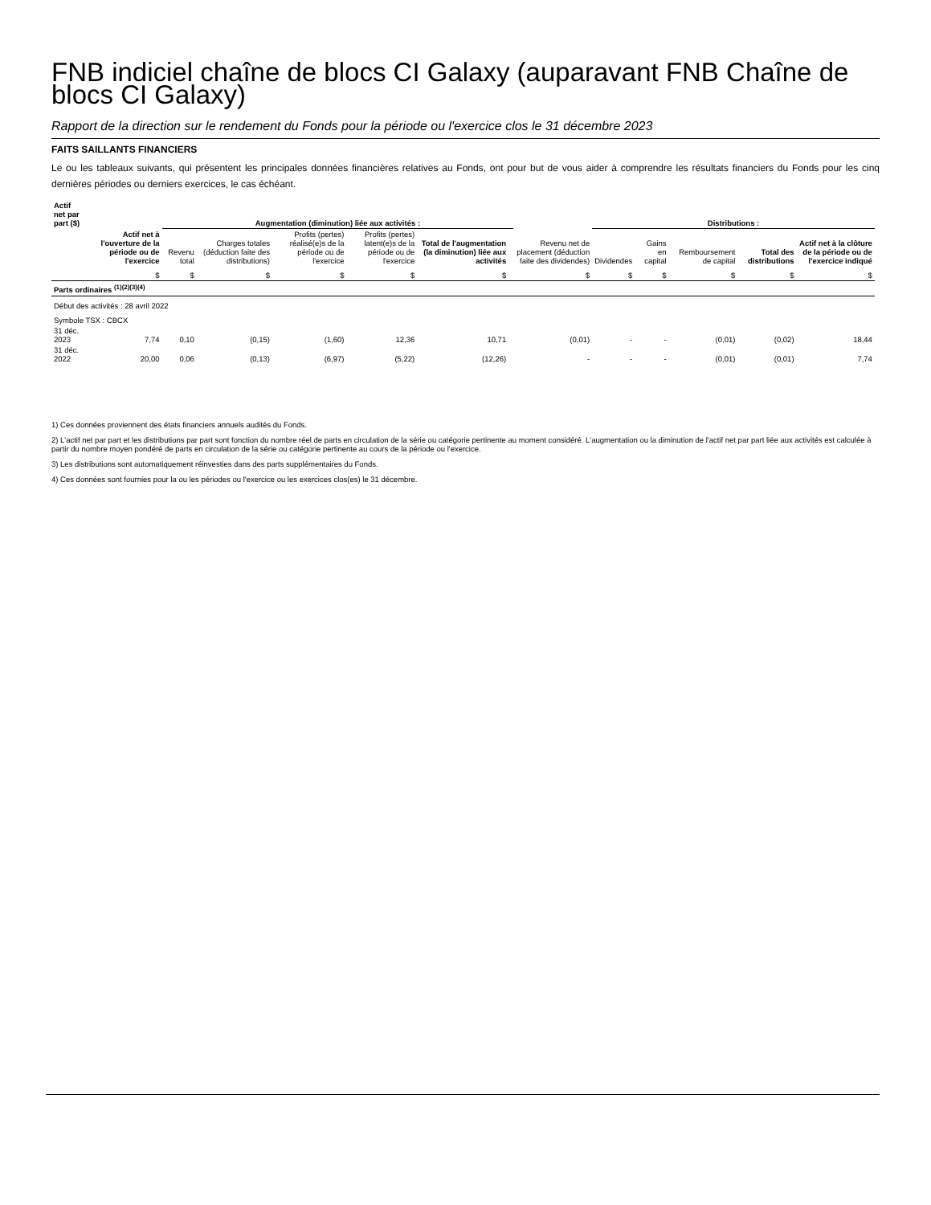FNB indiciel chaîne de blocs CI Galaxy (auparavant FNB Chaîne de blocs CI Galaxy)
Rapport de la direction sur le rendement du Fonds pour la période ou l'exercice clos le 31 décembre 2023
FAITS SAILLANTS FINANCIERS
Le ou les tableaux suivants, qui présentent les principales données financières relatives au Fonds, ont pour but de vous aider à comprendre les résultats financiers du Fonds pour les cinq dernières périodes ou derniers exercices, le cas échéant.
| Actif net par part ($) | | Augmentation (diminution) liée aux activités : | | | | | | | Distributions : | | | | | |
| --- | --- | --- | --- | --- | --- | --- | --- | --- | --- | --- | --- | --- | --- | --- |
| | Actif net à l'ouverture de la période ou de l'exercice | Revenu total | Charges totales (déduction faite des distributions) | Profits (pertes) réalisé(e)s de la période ou de l'exercice | Profits (pertes) latent(e)s de la période ou de l'exercice | Total de l'augmentation (la diminution) liée aux activités | | Revenu net de placement (déduction faite des dividendes) | Dividendes | Gains en capital | Remboursement de capital | Total des distributions | Actif net à la clôture de la période ou de l'exercice indiqué | |
| | $ | $ | $ | $ | $ | $ | | $ | $ | $ | $ | $ | $ | |
| Parts ordinaires <sup>(1)(2)(3)(4)</sup> | | | | | | | | | | | | | | |
| Début des activités : 28 avril 2022 | | | | | | | | | | | | | | |
| Symbole TSX : CBCX | | | | | | | | | | | | | | |
| 31 déc. 2023 | 7,74 | 0,10 | (0,15) | (1,60) | 12,36 | 10,71 | | (0,01) | - | - | (0,01) | (0,02) | 18,44 | |
| 31 déc. 2022 | 20,00 | 0,06 | (0,13) | (6,97) | (5,22) | (12,26) | | - | - | - | (0,01) | (0,01) | 7,74 | |
1) Ces données proviennent des états financiers annuels audités du Fonds.
2) L'actif net par part et les distributions par part sont fonction du nombre réel de parts en circulation de la série ou catégorie pertinente au moment considéré. L'augmentation ou la diminution de l'actif net par part liée aux activités est calculée à partir du nombre moyen pondéré de parts en circulation de la série ou catégorie pertinente au cours de la période ou l'exercice.
3) Les distributions sont automatiquement réinvesties dans des parts supplémentaires du Fonds.
4) Ces données sont fournies pour la ou les périodes ou l'exercice ou les exercices clos(es) le 31 décembre.